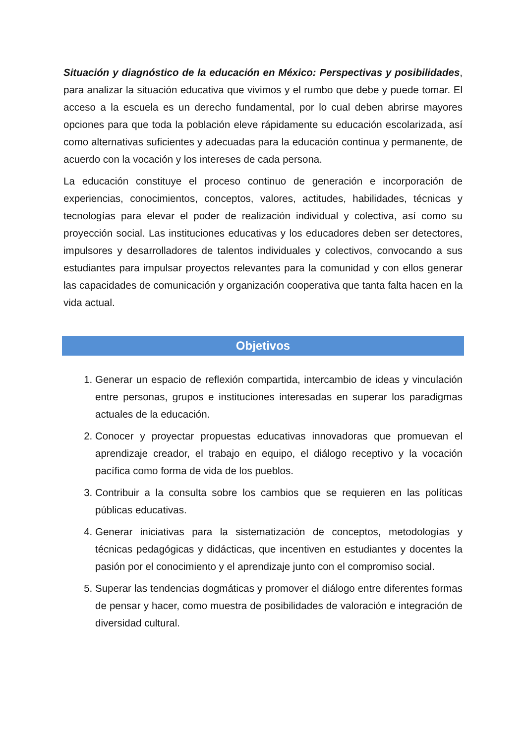Situación y diagnóstico de la educación en México: Perspectivas y posibilidades, para analizar la situación educativa que vivimos y el rumbo que debe y puede tomar. El acceso a la escuela es un derecho fundamental, por lo cual deben abrirse mayores opciones para que toda la población eleve rápidamente su educación escolarizada, así como alternativas suficientes y adecuadas para la educación continua y permanente, de acuerdo con la vocación y los intereses de cada persona.
La educación constituye el proceso continuo de generación e incorporación de experiencias, conocimientos, conceptos, valores, actitudes, habilidades, técnicas y tecnologías para elevar el poder de realización individual y colectiva, así como su proyección social. Las instituciones educativas y los educadores deben ser detectores, impulsores y desarrolladores de talentos individuales y colectivos, convocando a sus estudiantes para impulsar proyectos relevantes para la comunidad y con ellos generar las capacidades de comunicación y organización cooperativa que tanta falta hacen en la vida actual.
Objetivos
1. Generar un espacio de reflexión compartida, intercambio de ideas y vinculación entre personas, grupos e instituciones interesadas en superar los paradigmas actuales de la educación.
2. Conocer y proyectar propuestas educativas innovadoras que promuevan el aprendizaje creador, el trabajo en equipo, el diálogo receptivo y la vocación pacífica como forma de vida de los pueblos.
3. Contribuir a la consulta sobre los cambios que se requieren en las políticas públicas educativas.
4. Generar iniciativas para la sistematización de conceptos, metodologías y técnicas pedagógicas y didácticas, que incentiven en estudiantes y docentes la pasión por el conocimiento y el aprendizaje junto con el compromiso social.
5. Superar las tendencias dogmáticas y promover el diálogo entre diferentes formas de pensar y hacer, como muestra de posibilidades de valoración e integración de diversidad cultural.